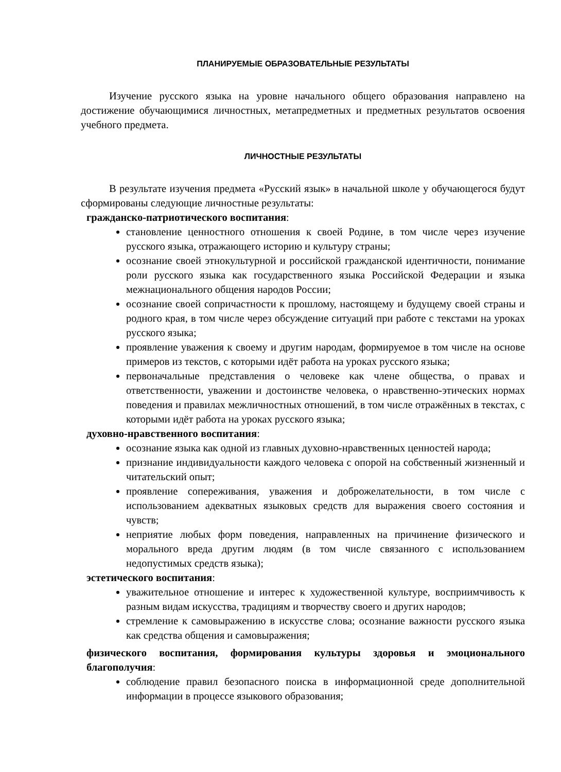ПЛАНИРУЕМЫЕ ОБРАЗОВАТЕЛЬНЫЕ РЕЗУЛЬТАТЫ
Изучение русского языка на уровне начального общего образования направлено на достижение обучающимися личностных, метапредметных и предметных результатов освоения учебного предмета.
ЛИЧНОСТНЫЕ РЕЗУЛЬТАТЫ
В результате изучения предмета «Русский язык» в начальной школе у обучающегося будут сформированы следующие личностные результаты:
гражданско-патриотического воспитания:
становление ценностного отношения к своей Родине, в том числе через изучение русского языка, отражающего историю и культуру страны;
осознание своей этнокультурной и российской гражданской идентичности, понимание роли русского языка как государственного языка Российской Федерации и языка межнационального общения народов России;
осознание своей сопричастности к прошлому, настоящему и будущему своей страны и родного края, в том числе через обсуждение ситуаций при работе с текстами на уроках русского языка;
проявление уважения к своему и другим народам, формируемое в том числе на основе примеров из текстов, с которыми идёт работа на уроках русского языка;
первоначальные представления о человеке как члене общества, о правах и ответственности, уважении и достоинстве человека, о нравственно-этических нормах поведения и правилах межличностных отношений, в том числе отражённых в текстах, с которыми идёт работа на уроках русского языка;
духовно-нравственного воспитания:
осознание языка как одной из главных духовно-нравственных ценностей народа;
признание индивидуальности каждого человека с опорой на собственный жизненный и читательский опыт;
проявление сопереживания, уважения и доброжелательности, в том числе с использованием адекватных языковых средств для выражения своего состояния и чувств;
неприятие любых форм поведения, направленных на причинение физического и морального вреда другим людям (в том числе связанного с использованием недопустимых средств языка);
эстетического воспитания:
уважительное отношение и интерес к художественной культуре, восприимчивость к разным видам искусства, традициям и творчеству своего и других народов;
стремление к самовыражению в искусстве слова; осознание важности русского языка как средства общения и самовыражения;
физического воспитания, формирования культуры здоровья и эмоционального благополучия:
соблюдение правил безопасного поиска в информационной среде дополнительной информации в процессе языкового образования;